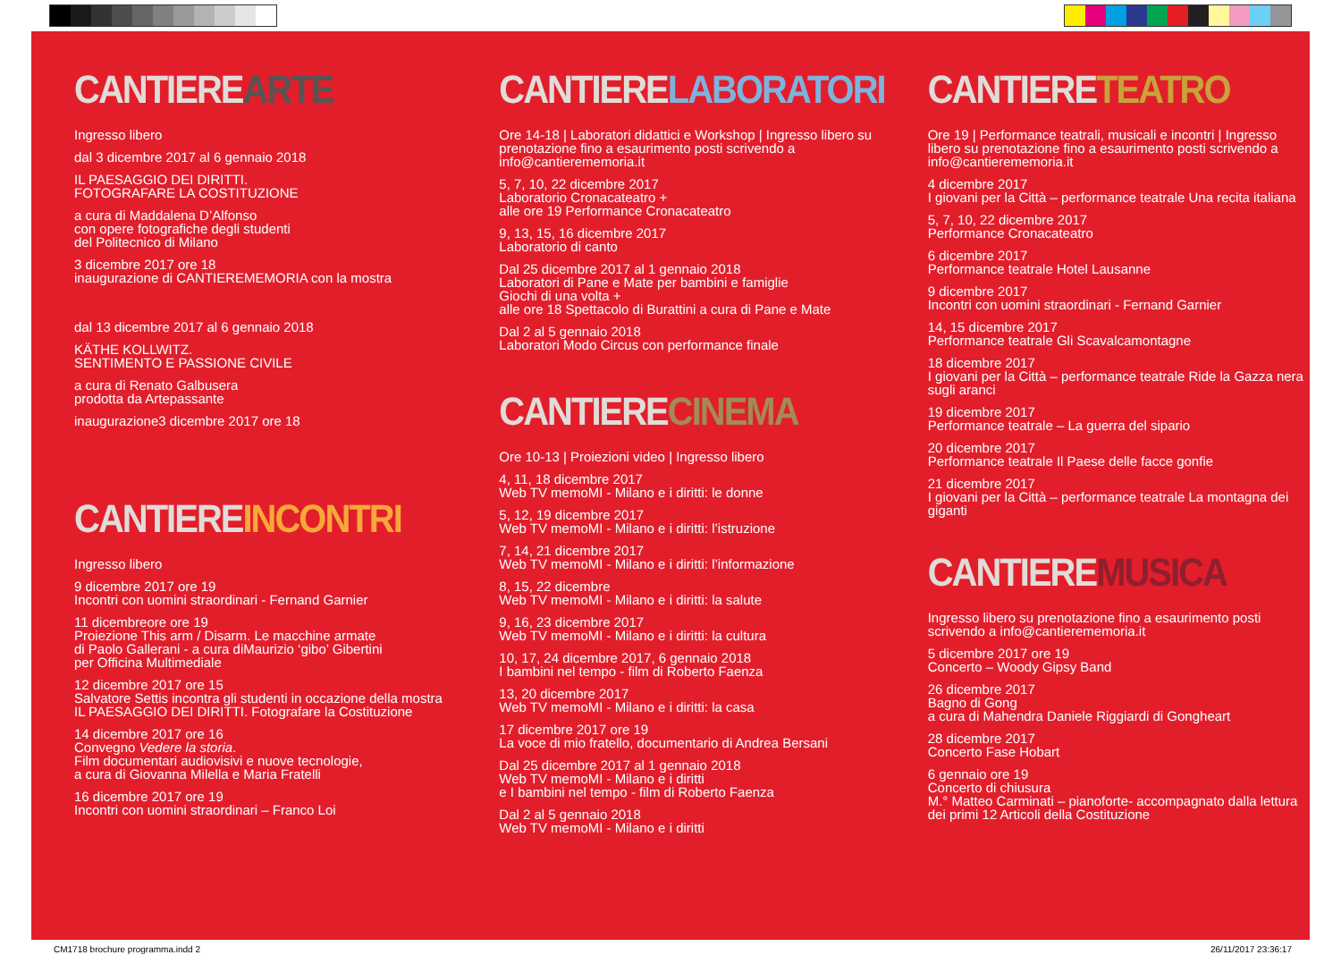CANTIERE ARTE
Ingresso libero
dal 3 dicembre 2017 al 6 gennaio 2018
IL PAESAGGIO DEI DIRITTI.
FOTOGRAFARE LA COSTITUZIONE
a cura di Maddalena D’Alfonso
con opere fotografiche degli studenti
del Politecnico di Milano
3 dicembre 2017 ore 18
inaugurazione di CANTIEREMEMORIA con la mostra
dal 13 dicembre 2017 al 6 gennaio 2018
KÄTHE KOLLWITZ.
SENTIMENTO E PASSIONE CIVILE
a cura di Renato Galbusera
prodotta da Artepassante
inaugurazione3 dicembre 2017 ore 18
CANTIERE INCONTRI
Ingresso libero
9 dicembre 2017 ore 19
Incontri con uomini straordinari - Fernand Garnier
11 dicembreore ore 19
Proiezione This arm / Disarm. Le macchine armate
di Paolo Gallerani - a cura diMaurizio ‘gibo’ Gibertini
per Officina Multimediale
12 dicembre 2017 ore 15
Salvatore Settis incontra gli studenti in occazione della mostra IL PAESAGGIO DEI DIRITTI. Fotografare la Costituzione
14 dicembre 2017 ore 16
Convegno Vedere la storia.
Film documentari audiovisivi e nuove tecnologie,
a cura di Giovanna Milella e Maria Fratelli
16 dicembre 2017 ore 19
Incontri con uomini straordinari – Franco Loi
CANTIERE LABORATORI
Ore 14-18 | Laboratori didattici e Workshop | Ingresso libero su prenotazione fino a esaurimento posti scrivendo a info@cantierememoria.it
5, 7, 10, 22 dicembre 2017
Laboratorio Cronacateatro +
alle ore 19 Performance Cronacateatro
9, 13, 15, 16 dicembre 2017
Laboratorio di canto
Dal 25 dicembre 2017 al 1 gennaio 2018
Laboratori di Pane e Mate per bambini e famiglie
Giochi di una volta +
alle ore 18 Spettacolo di Burattini a cura di Pane e Mate
Dal 2 al 5 gennaio 2018
Laboratori Modo Circus con performance finale
CANTIERE CINEMA
Ore 10-13 | Proiezioni video | Ingresso libero
4, 11, 18 dicembre 2017
Web TV memoMI - Milano e i diritti: le donne
5, 12, 19 dicembre 2017
Web TV memoMI - Milano e i diritti: l’istruzione
7, 14, 21 dicembre 2017
Web TV memoMI - Milano e i diritti: l’informazione
8, 15, 22 dicembre
Web TV memoMI - Milano e i diritti: la salute
9, 16, 23 dicembre 2017
Web TV memoMI - Milano e i diritti: la cultura
10, 17, 24 dicembre 2017, 6 gennaio 2018
I bambini nel tempo - film di Roberto Faenza
13, 20 dicembre 2017
Web TV memoMI - Milano e i diritti: la casa
17 dicembre 2017 ore 19
La voce di mio fratello, documentario di Andrea Bersani
Dal 25 dicembre 2017 al 1 gennaio 2018
Web TV memoMI - Milano e i diritti
e I bambini nel tempo - film di Roberto Faenza
Dal 2 al 5 gennaio 2018
Web TV memoMI - Milano e i diritti
CANTIERE TEATRO
Ore 19 | Performance teatrali, musicali e incontri | Ingresso libero su prenotazione fino a esaurimento posti scrivendo a info@cantierememoria.it
4 dicembre 2017
I giovani per la Città – performance teatrale Una recita italiana
5, 7, 10, 22 dicembre 2017
Performance Cronacateatro
6 dicembre 2017
Performance teatrale Hotel Lausanne
9 dicembre 2017
Incontri con uomini straordinari - Fernand Garnier
14, 15 dicembre 2017
Performance teatrale Gli Scavalcamontagne
18 dicembre 2017
I giovani per la Città – performance teatrale Ride la Gazza nera sugli aranci
19 dicembre 2017
Performance teatrale – La guerra del sipario
20 dicembre 2017
Performance teatrale Il Paese delle facce gonfie
21 dicembre 2017
I giovani per la Città – performance teatrale La montagna dei giganti
CANTIERE MUSICA
Ingresso libero su prenotazione fino a esaurimento posti scrivendo a info@cantierememoria.it
5 dicembre 2017 ore 19
Concerto – Woody Gipsy Band
26 dicembre 2017
Bagno di Gong
a cura di Mahendra Daniele Riggiardi di Gongheart
28 dicembre 2017
Concerto Fase Hobart
6 gennaio ore 19
Concerto di chiusura
M.° Matteo Carminati – pianoforte- accompagnato dalla lettura dei primi 12 Articoli della Costituzione
CM1718 brochure programma.indd 2 26/11/2017 23:36:17